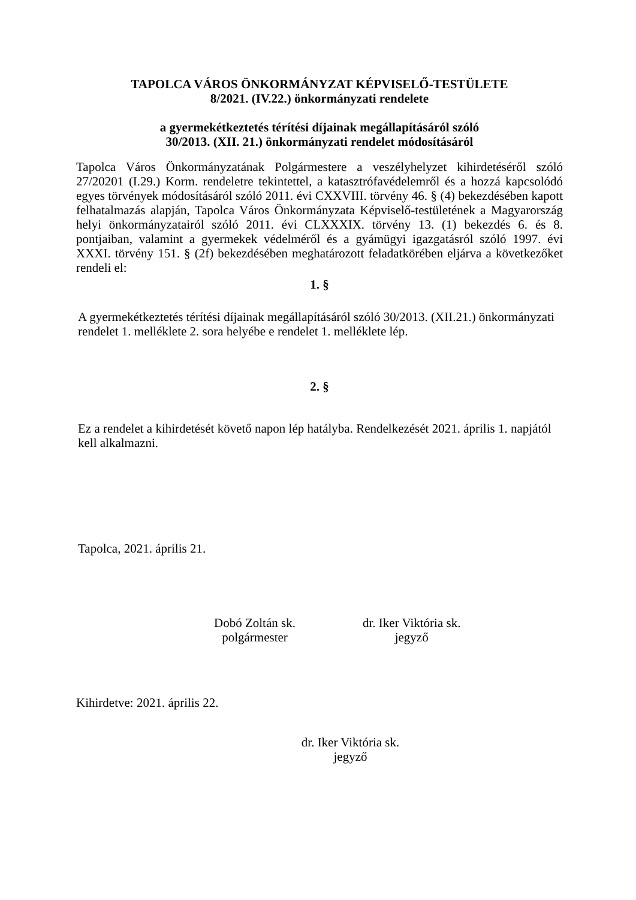TAPOLCA VÁROS ÖNKORMÁNYZAT KÉPVISELŐ-TESTÜLETE
8/2021. (IV.22.) önkormányzati rendelete
a gyermekétkeztetés térítési díjainak megállapításáról szóló
30/2013. (XII. 21.) önkormányzati rendelet módosításáról
Tapolca Város Önkormányzatának Polgármestere a veszélyhelyzet kihirdetéséről szóló 27/20201 (I.29.) Korm. rendeletre tekintettel, a katasztrófavédelemről és a hozzá kapcsolódó egyes törvények módosításáról szóló 2011. évi CXXVIII. törvény 46. § (4) bekezdésében kapott felhatalmazás alapján, Tapolca Város Önkormányzata Képviselő-testületének a Magyarország helyi önkormányzatairól szóló 2011. évi CLXXXIX. törvény 13. (1) bekezdés 6. és 8. pontjaiban, valamint a gyermekek védelméről és a gyámügyi igazgatásról szóló 1997. évi XXXI. törvény 151. § (2f) bekezdésében meghatározott feladatkörében eljárva a következőket rendeli el:
1. §
A gyermekétkeztetés térítési díjainak megállapításáról szóló 30/2013. (XII.21.) önkormányzati rendelet 1. melléklete 2. sora helyébe e rendelet 1. melléklete lép.
2. §
Ez a rendelet a kihirdetését követő napon lép hatályba. Rendelkezését 2021. április 1. napjától kell alkalmazni.
Tapolca, 2021. április 21.
Dobó Zoltán sk.
polgármester
dr. Iker Viktória sk.
jegyző
Kihirdetve: 2021. április 22.
dr. Iker Viktória sk.
jegyző